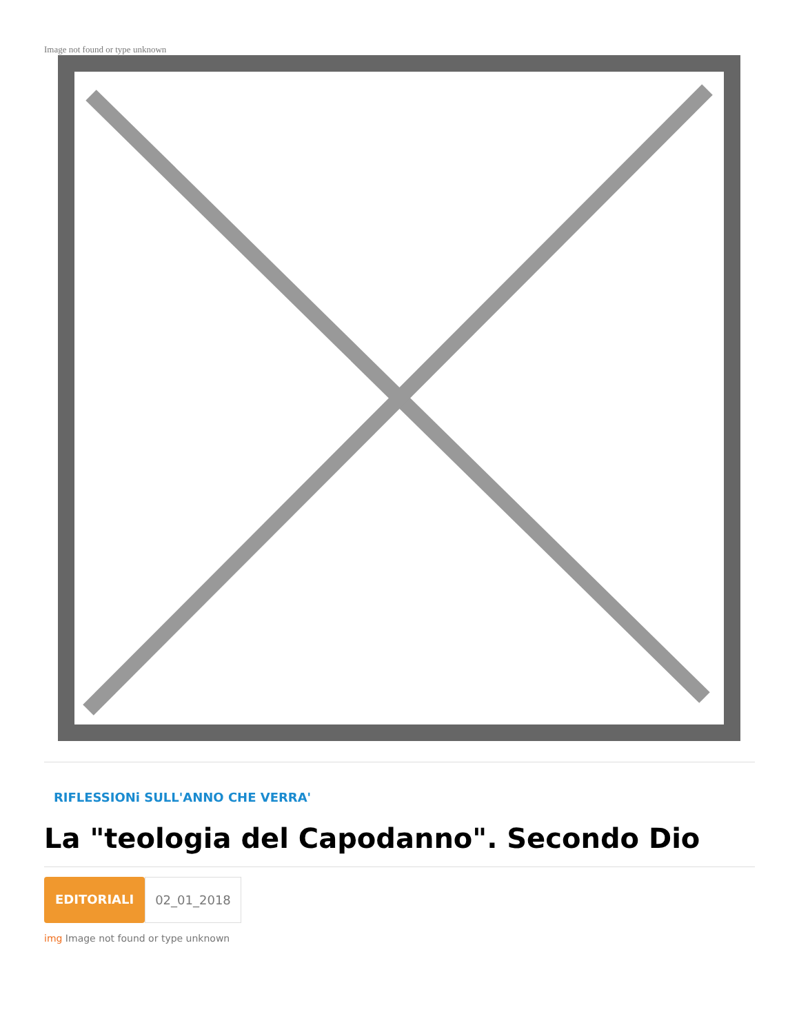Image not found or type unknown
RIFLESSIONi SULL'ANNO CHE VERRA'
La "teologia del Capodanno". Secondo Dio
EDITORIALI 02_01_2018
img Image not found or type unknown